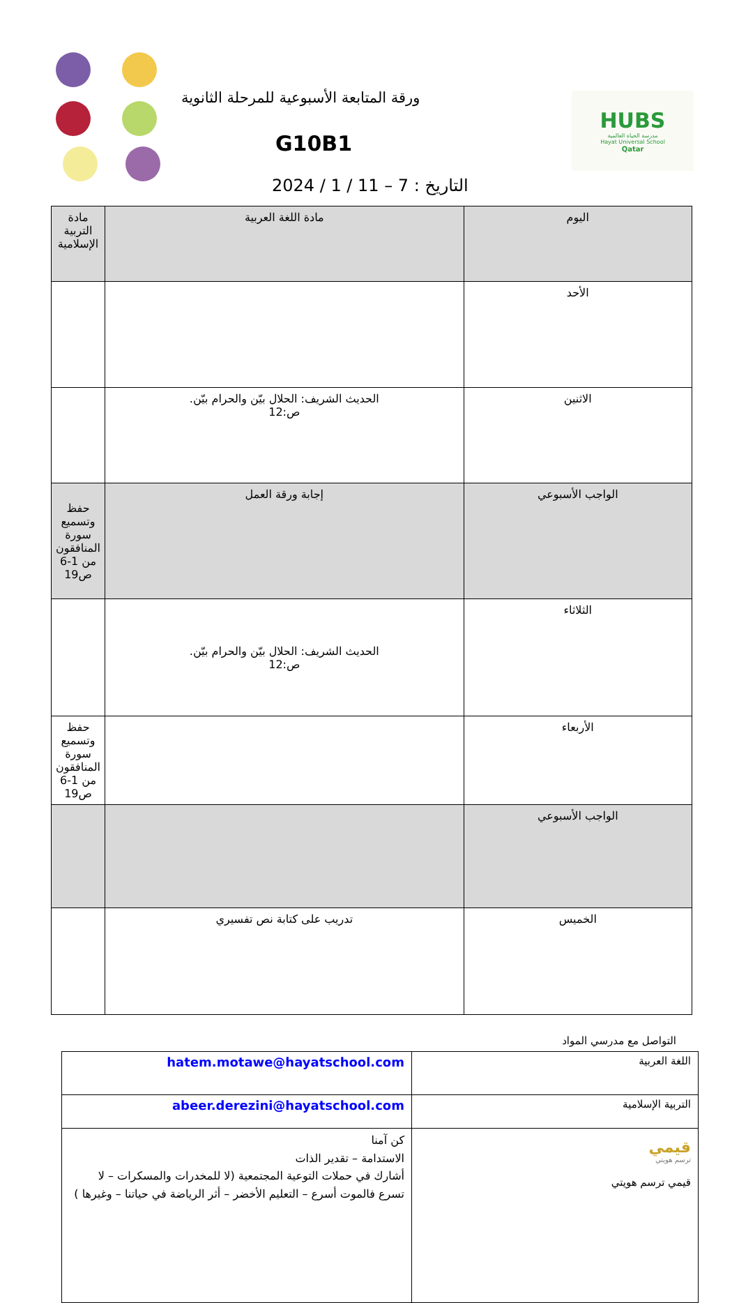ورقة المتابعة الأسبوعية للمرحلة الثانوية
G10B1
التاريخ : 7 – 11 / 1 / 2024
HUBS
مدرسة الحياة العالمية
Hayat Universal School
Qatar
| اليوم | مادة اللغة العربية | مادة التربية الإسلامية |
| الأحد | | |
| الاثنين | الحديث الشريف: الحلال بيّن والحرام بيّن. ص:12 | |
| الواجب الأسبوعي | إجابة ورقة العمل | حفظ وتسميع سورة المنافقون من 1-6 ص19 |
| الثلاثاء | الحديث الشريف: الحلال بيّن والحرام بيّن. ص:12 | |
| الأربعاء | | حفظ وتسميع سورة المنافقون من 1-6 ص19 |
| الواجب الأسبوعي | | |
| الخميس | تدريب على كتابة نص تفسيري | |
التواصل مع مدرسي المواد
| اللغة العربية | hatem.motawe@hayatschool.com |
| التربية الإسلامية | abeer.derezini@hayatschool.com |
| قيمي ترسم هويتي قيمي ترسم هويتي | كن آمنا الاستدامة – تقدير الذات أشارك في حملات التوعية المجتمعية (لا للمخدرات والمسكرات – لا تسرع فالموت أسرع – التعليم الأخضر – أثر الرياضة في حياتنا – وغيرها ) |